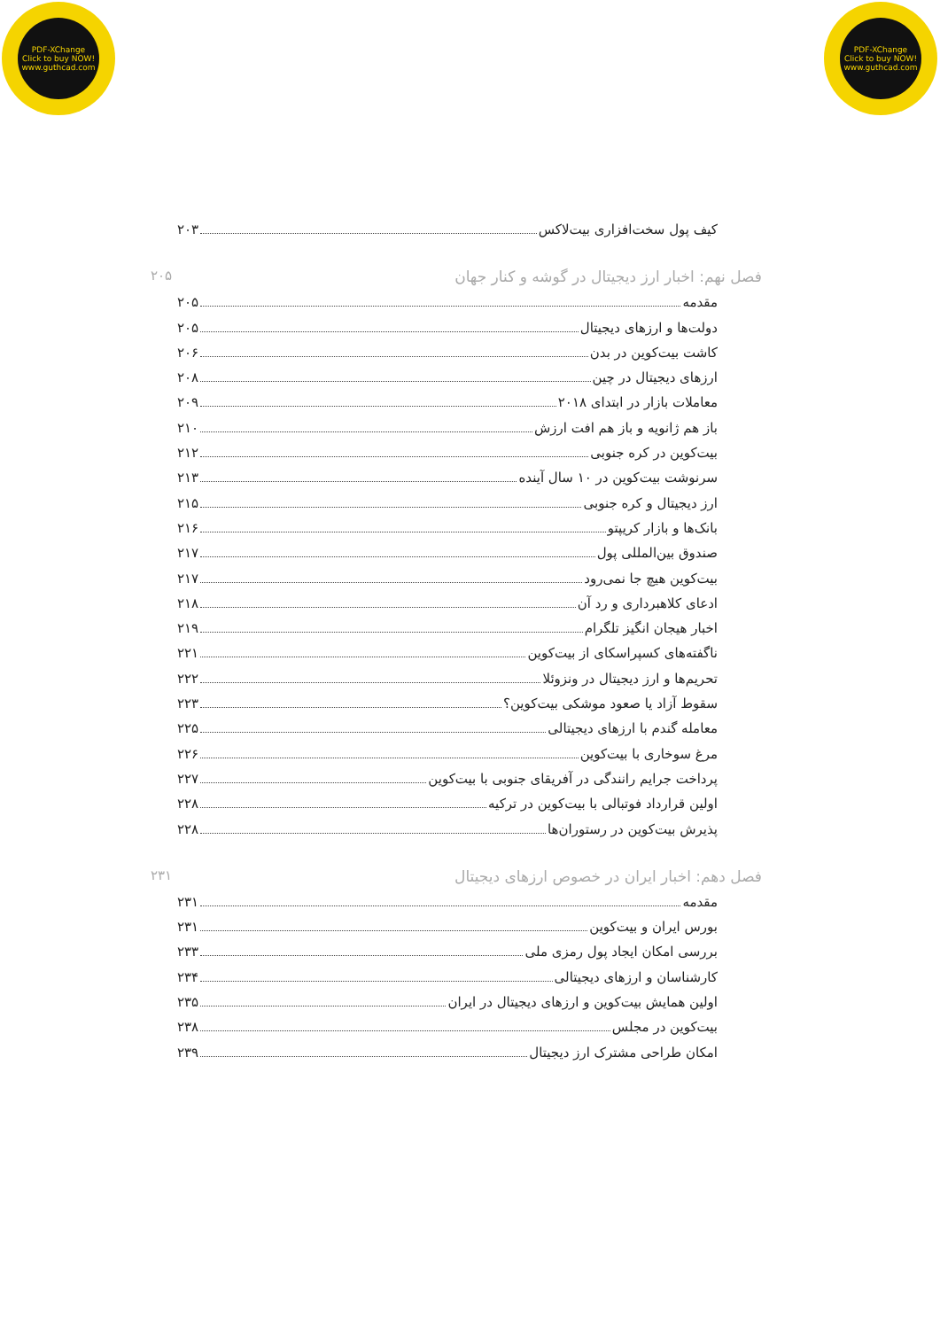PDF-XChange
Click to buy NOW!
www.guthcad.com
PDF-XChange
Click to buy NOW!
www.guthcad.com
کیف پول سخت‌افزاری بیت‌لاکس ۲۰۳
فصل نهم: اخبار ارز دیجیتال در گوشه و کنار جهان ۲۰۵
مقدمه ۲۰۵
دولت‌ها و ارزهای دیجیتال ۲۰۵
کاشت بیت‌کوین در بدن ۲۰۶
ارزهای دیجیتال در چین ۲۰۸
معاملات بازار در ابتدای ۲۰۱۸ ۲۰۹
باز هم ژانویه و باز هم افت ارزش ۲۱۰
بیت‌کوین در کره جنوبی ۲۱۲
سرنوشت بیت‌کوین در ۱۰ سال آینده ۲۱۳
ارز دیجیتال و کره جنوبی ۲۱۵
بانک‌ها و بازار کریپتو ۲۱۶
صندوق بین‌المللی پول ۲۱۷
بیت‌کوین هیچ جا نمی‌رود ۲۱۷
ادعای کلاهبرداری و رد آن ۲۱۸
اخبار هیجان انگیز تلگرام ۲۱۹
ناگفته‌های کسپراسکای از بیت‌کوین ۲۲۱
تحریم‌ها و ارز دیجیتال در ونزوئلا ۲۲۲
سقوط آزاد یا صعود موشکی بیت‌کوین؟ ۲۲۳
معامله گندم با ارزهای دیجیتالی ۲۲۵
مرغ سوخاری با بیت‌کوین ۲۲۶
پرداخت جرایم رانندگی در آفریقای جنوبی با بیت‌کوین ۲۲۷
اولین قرارداد فوتبالی با بیت‌کوین در ترکیه ۲۲۸
پذیرش بیت‌کوین در رستوران‌ها ۲۲۸
فصل دهم: اخبار ایران در خصوص ارزهای دیجیتال ۲۳۱
مقدمه ۲۳۱
بورس ایران و بیت‌کوین ۲۳۱
بررسی امکان ایجاد پول رمزی ملی ۲۳۳
کارشناسان و ارزهای دیجیتالی ۲۳۴
اولین همایش بیت‌کوین و ارزهای دیجیتال در ایران ۲۳۵
بیت‌کوین در مجلس ۲۳۸
امکان طراحی مشترک ارز دیجیتال ۲۳۹